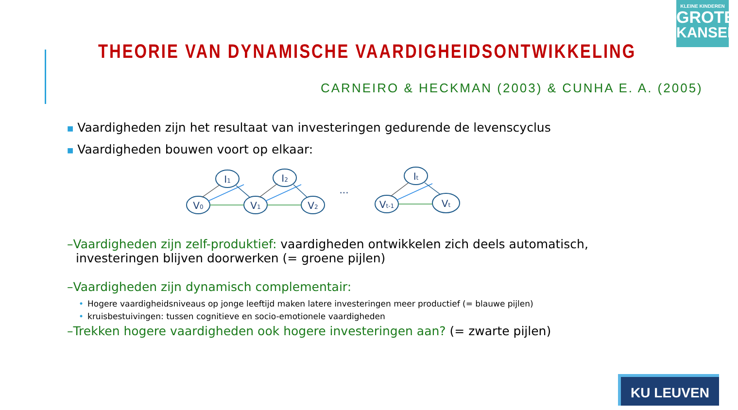KLEINE KINDEREN
GROTE
KANSEN
THEORIE VAN DYNAMISCHE VAARDIGHEIDSONTWIKKELING
CARNEIRO & HECKMAN (2003) & CUNHA E. A. (2005)
■ Vaardigheden zijn het resultaat van investeringen gedurende de levenscyclus
■ Vaardigheden bouwen voort op elkaar:
V0
I1
V1
I2
V2
...
Vt-1
It
Vt
–Vaardigheden zijn zelf-produktief: vaardigheden ontwikkelen zich deels automatisch, investeringen blijven doorwerken (= groene pijlen)
–Vaardigheden zijn dynamisch complementair:
• Hogere vaardigheidsniveaus op jonge leeftijd maken latere investeringen meer productief (= blauwe pijlen)
• kruisbestuivingen: tussen cognitieve en socio-emotionele vaardigheden
–Trekken hogere vaardigheden ook hogere investeringen aan? (= zwarte pijlen)
KU LEUVEN